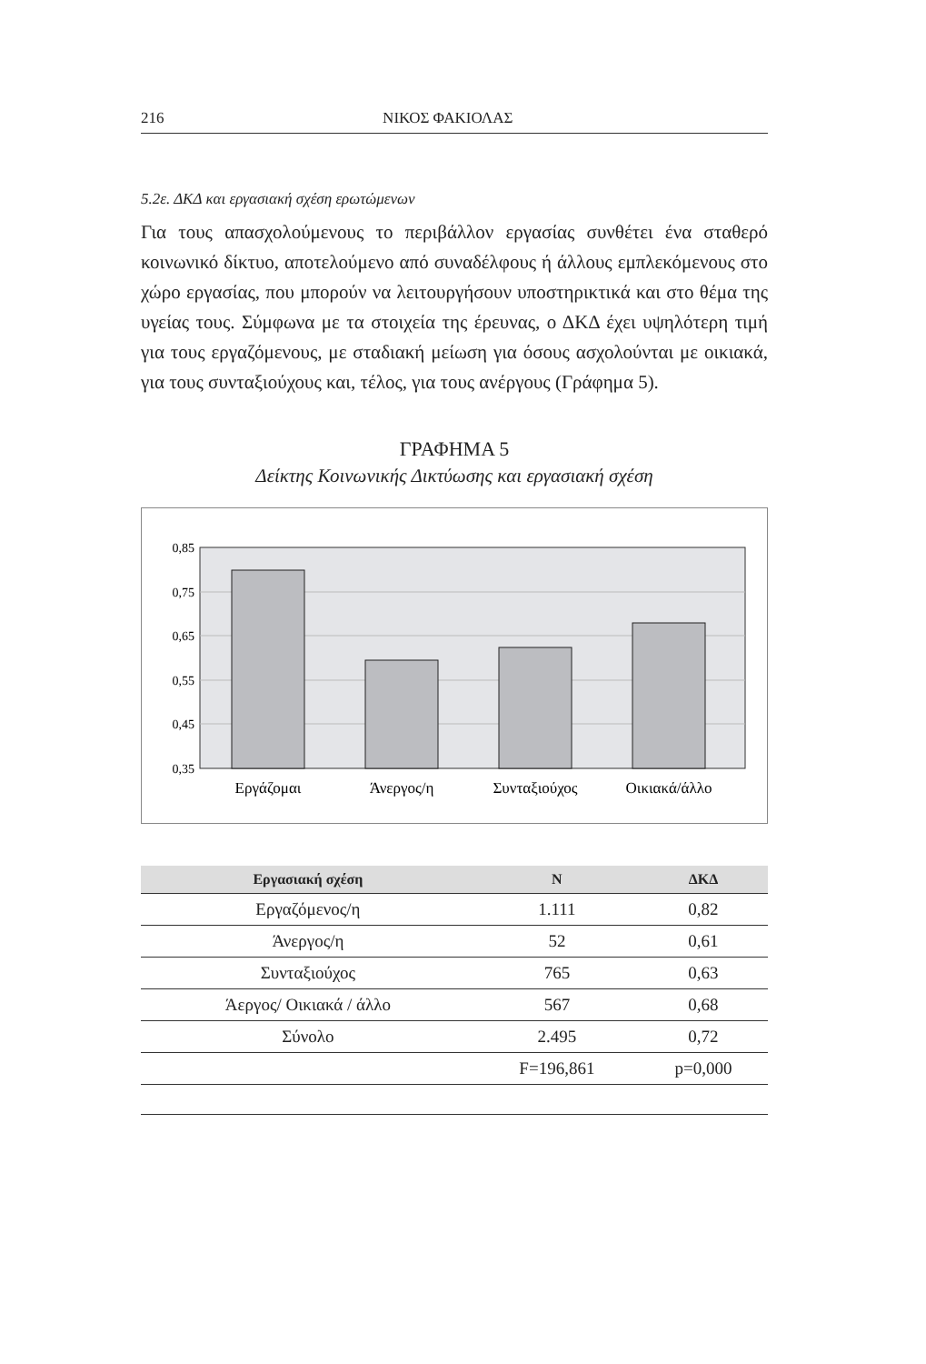216 ΝΙΚΟΣ ΦΑΚΙΟΛΑΣ
5.2ε. ΔΚΔ και εργασιακή σχέση ερωτώμενων
Για τους απασχολούμενους το περιβάλλον εργασίας συνθέτει ένα σταθερό κοινωνικό δίκτυο, αποτελούμενο από συναδέλφους ή άλλους εμπλεκόμενους στο χώρο εργασίας, που μπορούν να λειτουργήσουν υποστηρικτικά και στο θέμα της υγείας τους. Σύμφωνα με τα στοιχεία της έρευνας, ο ΔΚΔ έχει υψηλότερη τιμή για τους εργαζόμενους, με σταδιακή μείωση για όσους ασχολούνται με οικιακά, για τους συνταξιούχους και, τέλος, για τους ανέργους (Γράφημα 5).
ΓΡΑΦΗΜΑ 5
Δείκτης Κοινωνικής Δικτύωσης και εργασιακή σχέση
0,85
0,75
0,65
0,55
0,45
0,35
Εργάζομαι
Άνεργος/η
Συνταξιούχος
Οικιακά/άλλο
| Εργασιακή σχέση | N | ΔΚΔ |
| --- | --- | --- |
| Εργαζόμενος/η | 1.111 | 0,82 |
| Άνεργος/η | 52 | 0,61 |
| Συνταξιούχος | 765 | 0,63 |
| Άεργος/ Οικιακά / άλλο | 567 | 0,68 |
| Σύνολο | 2.495 | 0,72 |
| | F=196,861 | p=0,000 |